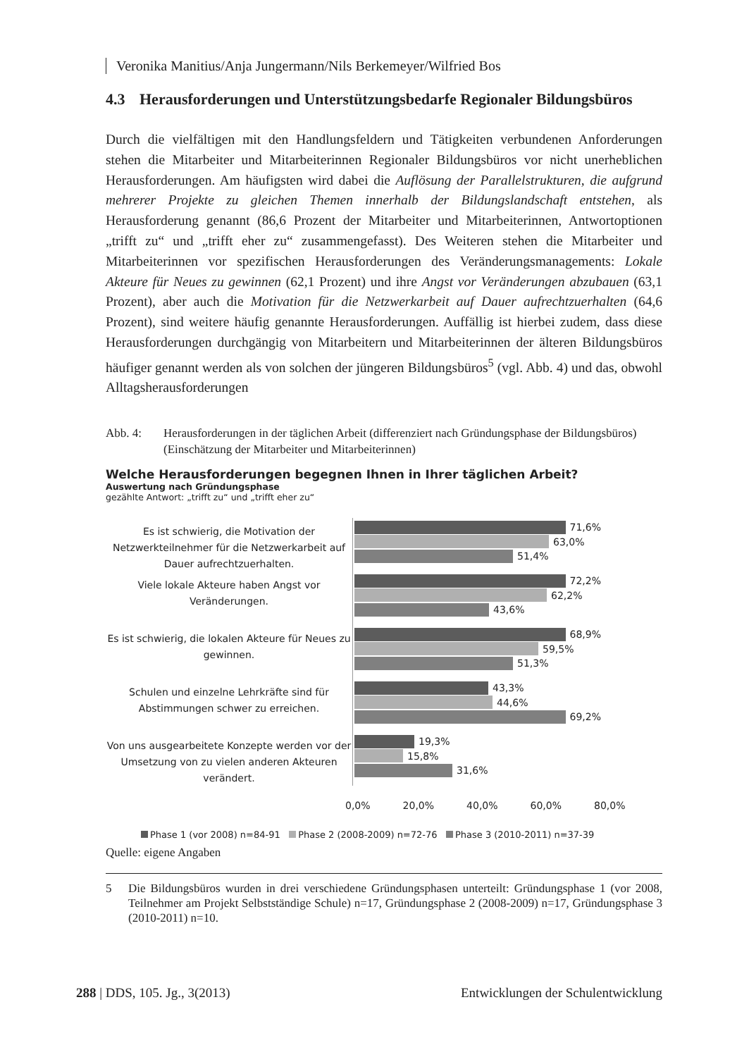Veronika Manitius/Anja Jungermann/Nils Berkemeyer/Wilfried Bos
4.3 Herausforderungen und Unterstützungsbedarfe Regionaler Bildungsbüros
Durch die vielfältigen mit den Handlungsfeldern und Tätigkeiten verbundenen Anforderungen stehen die Mitarbeiter und Mitarbeiterinnen Regionaler Bildungs­büros vor nicht unerheblichen Herausforderungen. Am häufigsten wird dabei die Auflösung der Parallelstrukturen, die aufgrund mehrerer Projekte zu gleichen Themen innerhalb der Bildungslandschaft entstehen, als Herausforderung genannt (86,6 Prozent der Mitarbeiter und Mitarbeiterinnen, Antwortoptionen „trifft zu“ und „trifft eher zu“ zusammengefasst). Des Weiteren stehen die Mitarbeiter und Mitarbeiterinnen vor spezifischen Herausforderungen des Veränderungsmanagements: Lokale Akteure für Neues zu gewinnen (62,1 Prozent) und ihre Angst vor Veränderungen abzubauen (63,1 Prozent), aber auch die Motivation für die Netzwerkarbeit auf Dauer aufrecht­zuerhalten (64,6 Prozent), sind weitere häufig genannte Herausforderungen. Auffällig ist hierbei zudem, dass diese Herausforderungen durchgängig von Mitarbeitern und Mitarbeiterinnen der älteren Bildungsbüros häufiger genannt werden als von solchen der jüngeren Bildungsbüros<sup>5</sup> (vgl. Abb. 4) und das, obwohl Alltagsherausforderungen
Abb. 4: Herausforderungen in der täglichen Arbeit (differenziert nach Gründungsphase der Bildungsbüros) (Einschätzung der Mitarbeiter und Mitarbeiterinnen)
Welche Herausforderungen begegnen Ihnen in Ihrer täglichen Arbeit?
Auswertung nach Gründungsphase
gezählte Antwort: „trifft zu“ und „trifft eher zu“
Es ist schwierig, die Motivation der Netzwerkteilnehmer für die Netzwerkarbeit auf Dauer aufrechtzuerhalten.
71,6%
63,0%
51,4%
Viele lokale Akteure haben Angst vor Veränderungen.
72,2%
62,2%
43,6%
Es ist schwierig, die lokalen Akteure für Neues zu gewinnen.
68,9%
59,5%
51,3%
Schulen und einzelne Lehrkräfte sind für Abstimmungen schwer zu erreichen.
43,3%
44,6%
69,2%
Von uns ausgearbeitete Konzepte werden vor der Umsetzung von zu vielen anderen Akteuren verändert.
19,3%
15,8%
31,6%
0,0% 20,0% 40,0% 60,0% 80,0%
Phase 1 (vor 2008) n=84-91 Phase 2 (2008-2009) n=72-76 Phase 3 (2010-2011) n=37-39
Quelle: eigene Angaben
5 Die Bildungsbüros wurden in drei verschiedene Gründungsphasen unterteilt: Gründungs­phase 1 (vor 2008, Teilnehmer am Projekt Selbstständige Schule) n=17, Gründungsphase 2 (2008-2009) n=17, Gründungsphase 3 (2010-2011) n=10.
288 | DDS, 105. Jg., 3(2013) Entwicklungen der Schulentwicklung